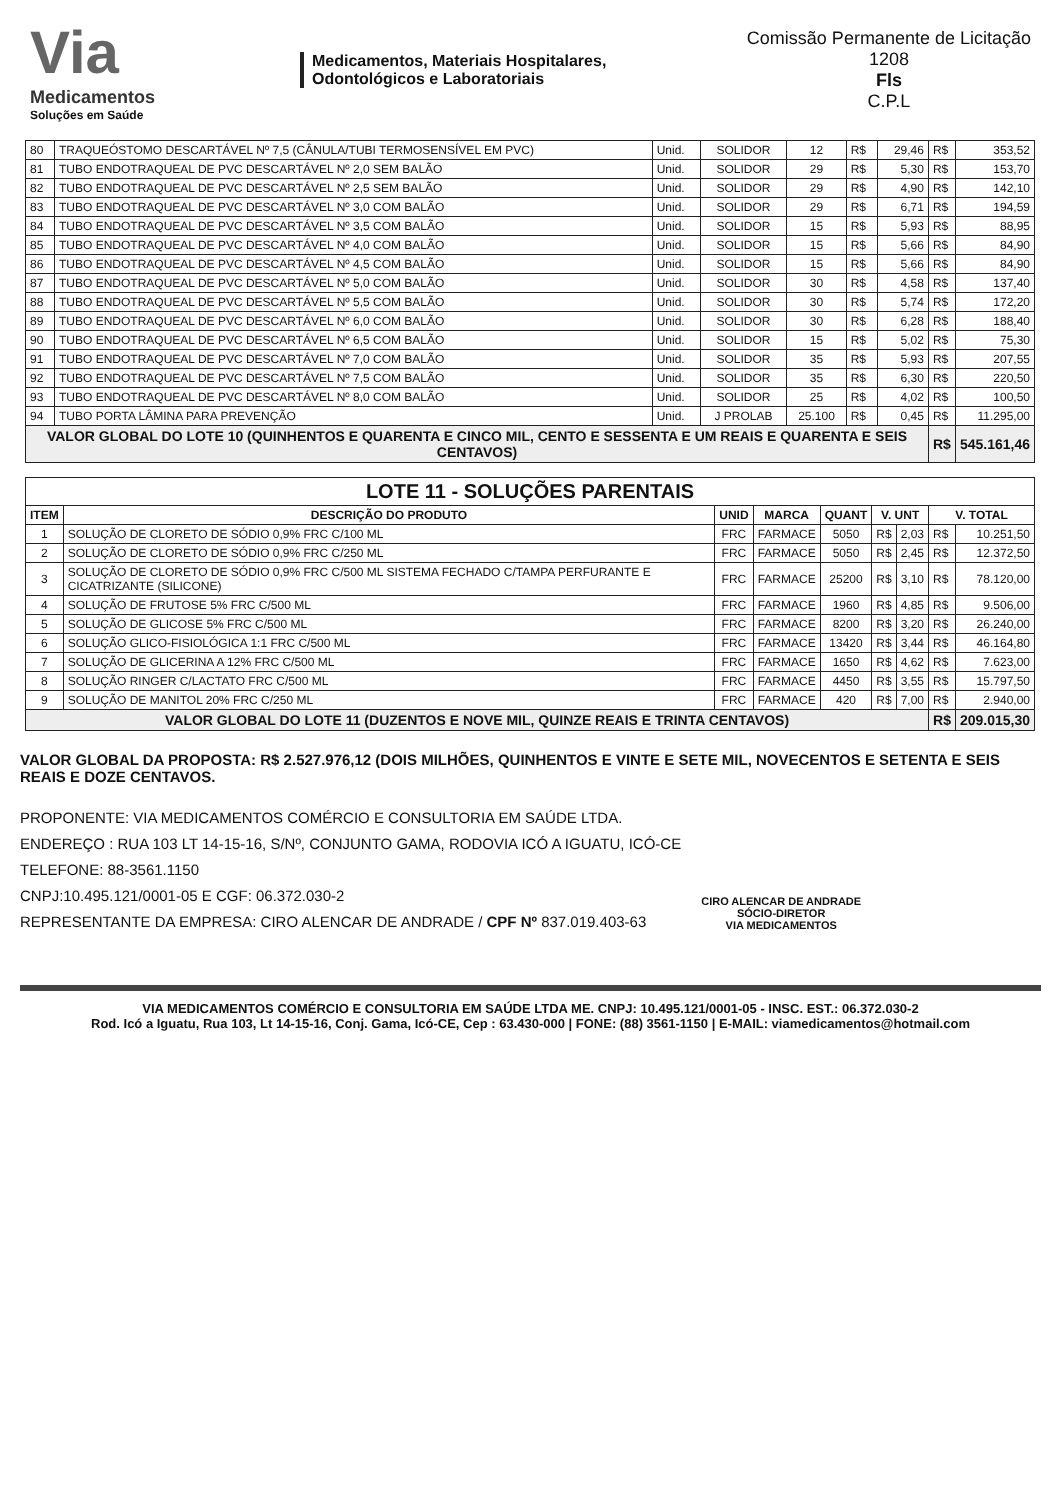Via
Medicamentos
Soluções em Saúde
Medicamentos, Materiais Hospitalares,
Odontológicos e Laboratoriais
Comissão Permanente de Licitação
1208
Fls
C.P.L
| 80 | TRAQUEÓSTOMO DESCARTÁVEL Nº 7,5 (CÂNULA/TUBI TERMOSENSÍVEL EM PVC) | Unid. | SOLIDOR | 12 | R$ | 29,46 | R$ | 353,52 |
| 81 | TUBO ENDOTRAQUEAL DE PVC DESCARTÁVEL Nº 2,0 SEM BALÃO | Unid. | SOLIDOR | 29 | R$ | 5,30 | R$ | 153,70 |
| 82 | TUBO ENDOTRAQUEAL DE PVC DESCARTÁVEL Nº 2,5 SEM BALÃO | Unid. | SOLIDOR | 29 | R$ | 4,90 | R$ | 142,10 |
| 83 | TUBO ENDOTRAQUEAL DE PVC DESCARTÁVEL Nº 3,0 COM BALÃO | Unid. | SOLIDOR | 29 | R$ | 6,71 | R$ | 194,59 |
| 84 | TUBO ENDOTRAQUEAL DE PVC DESCARTÁVEL Nº 3,5 COM BALÃO | Unid. | SOLIDOR | 15 | R$ | 5,93 | R$ | 88,95 |
| 85 | TUBO ENDOTRAQUEAL DE PVC DESCARTÁVEL Nº 4,0 COM BALÃO | Unid. | SOLIDOR | 15 | R$ | 5,66 | R$ | 84,90 |
| 86 | TUBO ENDOTRAQUEAL DE PVC DESCARTÁVEL Nº 4,5 COM BALÃO | Unid. | SOLIDOR | 15 | R$ | 5,66 | R$ | 84,90 |
| 87 | TUBO ENDOTRAQUEAL DE PVC DESCARTÁVEL Nº 5,0 COM BALÃO | Unid. | SOLIDOR | 30 | R$ | 4,58 | R$ | 137,40 |
| 88 | TUBO ENDOTRAQUEAL DE PVC DESCARTÁVEL Nº 5,5 COM BALÃO | Unid. | SOLIDOR | 30 | R$ | 5,74 | R$ | 172,20 |
| 89 | TUBO ENDOTRAQUEAL DE PVC DESCARTÁVEL Nº 6,0 COM BALÃO | Unid. | SOLIDOR | 30 | R$ | 6,28 | R$ | 188,40 |
| 90 | TUBO ENDOTRAQUEAL DE PVC DESCARTÁVEL Nº 6,5 COM BALÃO | Unid. | SOLIDOR | 15 | R$ | 5,02 | R$ | 75,30 |
| 91 | TUBO ENDOTRAQUEAL DE PVC DESCARTÁVEL Nº 7,0 COM BALÃO | Unid. | SOLIDOR | 35 | R$ | 5,93 | R$ | 207,55 |
| 92 | TUBO ENDOTRAQUEAL DE PVC DESCARTÁVEL Nº 7,5 COM BALÃO | Unid. | SOLIDOR | 35 | R$ | 6,30 | R$ | 220,50 |
| 93 | TUBO ENDOTRAQUEAL DE PVC DESCARTÁVEL Nº 8,0 COM BALÃO | Unid. | SOLIDOR | 25 | R$ | 4,02 | R$ | 100,50 |
| 94 | TUBO PORTA LÂMINA PARA PREVENÇÃO | Unid. | J PROLAB | 25.100 | R$ | 0,45 | R$ | 11.295,00 |
| VALOR GLOBAL DO LOTE 10 (QUINHENTOS E QUARENTA E CINCO MIL, CENTO E SESSENTA E UM REAIS E QUARENTA E SEIS CENTAVOS) | | | | | | | R$ | 545.161,46 |
| LOTE 11 - SOLUÇÕES PARENTAIS | | | | | | | | |
| --- | --- | --- | --- | --- | --- | --- | --- | --- |
| ITEM | DESCRIÇÃO DO PRODUTO | UNID | MARCA | QUANT | V. UNT | | V. TOTAL | |
| 1 | SOLUÇÃO DE CLORETO DE SÓDIO 0,9% FRC C/100 ML | FRC | FARMACE | 5050 | R$ | 2,03 | R$ | 10.251,50 |
| 2 | SOLUÇÃO DE CLORETO DE SÓDIO 0,9% FRC C/250 ML | FRC | FARMACE | 5050 | R$ | 2,45 | R$ | 12.372,50 |
| 3 | SOLUÇÃO DE CLORETO DE SÓDIO 0,9% FRC C/500 ML SISTEMA FECHADO C/TAMPA PERFURANTE E CICATRIZANTE (SILICONE) | FRC | FARMACE | 25200 | R$ | 3,10 | R$ | 78.120,00 |
| 4 | SOLUÇÃO DE FRUTOSE 5% FRC C/500 ML | FRC | FARMACE | 1960 | R$ | 4,85 | R$ | 9.506,00 |
| 5 | SOLUÇÃO DE GLICOSE 5% FRC C/500 ML | FRC | FARMACE | 8200 | R$ | 3,20 | R$ | 26.240,00 |
| 6 | SOLUÇÃO GLICO-FISIOLÓGICA 1:1 FRC C/500 ML | FRC | FARMACE | 13420 | R$ | 3,44 | R$ | 46.164,80 |
| 7 | SOLUÇÃO DE GLICERINA A 12% FRC C/500 ML | FRC | FARMACE | 1650 | R$ | 4,62 | R$ | 7.623,00 |
| 8 | SOLUÇÃO RINGER C/LACTATO FRC C/500 ML | FRC | FARMACE | 4450 | R$ | 3,55 | R$ | 15.797,50 |
| 9 | SOLUÇÃO DE MANITOL 20% FRC C/250 ML | FRC | FARMACE | 420 | R$ | 7,00 | R$ | 2.940,00 |
| VALOR GLOBAL DO LOTE 11 (DUZENTOS E NOVE MIL, QUINZE REAIS E TRINTA CENTAVOS) | | | | | | | R$ | 209.015,30 |
VALOR GLOBAL DA PROPOSTA: R$ 2.527.976,12 (DOIS MILHÕES, QUINHENTOS E VINTE E SETE MIL, NOVECENTOS E SETENTA E SEIS REAIS E DOZE CENTAVOS.
PROPONENTE: VIA MEDICAMENTOS COMÉRCIO E CONSULTORIA EM SAÚDE LTDA.
ENDEREÇO : RUA 103 LT 14-15-16, S/Nº, CONJUNTO GAMA, RODOVIA ICÓ A IGUATU, ICÓ-CE
TELEFONE: 88-3561.1150
CNPJ:10.495.121/0001-05 E CGF: 06.372.030-2
REPRESENTANTE DA EMPRESA: CIRO ALENCAR DE ANDRADE / CPF Nº 837.019.403-63
CIRO ALENCAR DE ANDRADE
SÓCIO-DIRETOR
VIA MEDICAMENTOS
VIA MEDICAMENTOS COMÉRCIO E CONSULTORIA EM SAÚDE LTDA ME. CNPJ: 10.495.121/0001-05 - INSC. EST.: 06.372.030-2
Rod. Icó a Iguatu, Rua 103, Lt 14-15-16, Conj. Gama, Icó-CE, Cep : 63.430-000 | FONE: (88) 3561-1150 | E-MAIL: viamedicamentos@hotmail.com